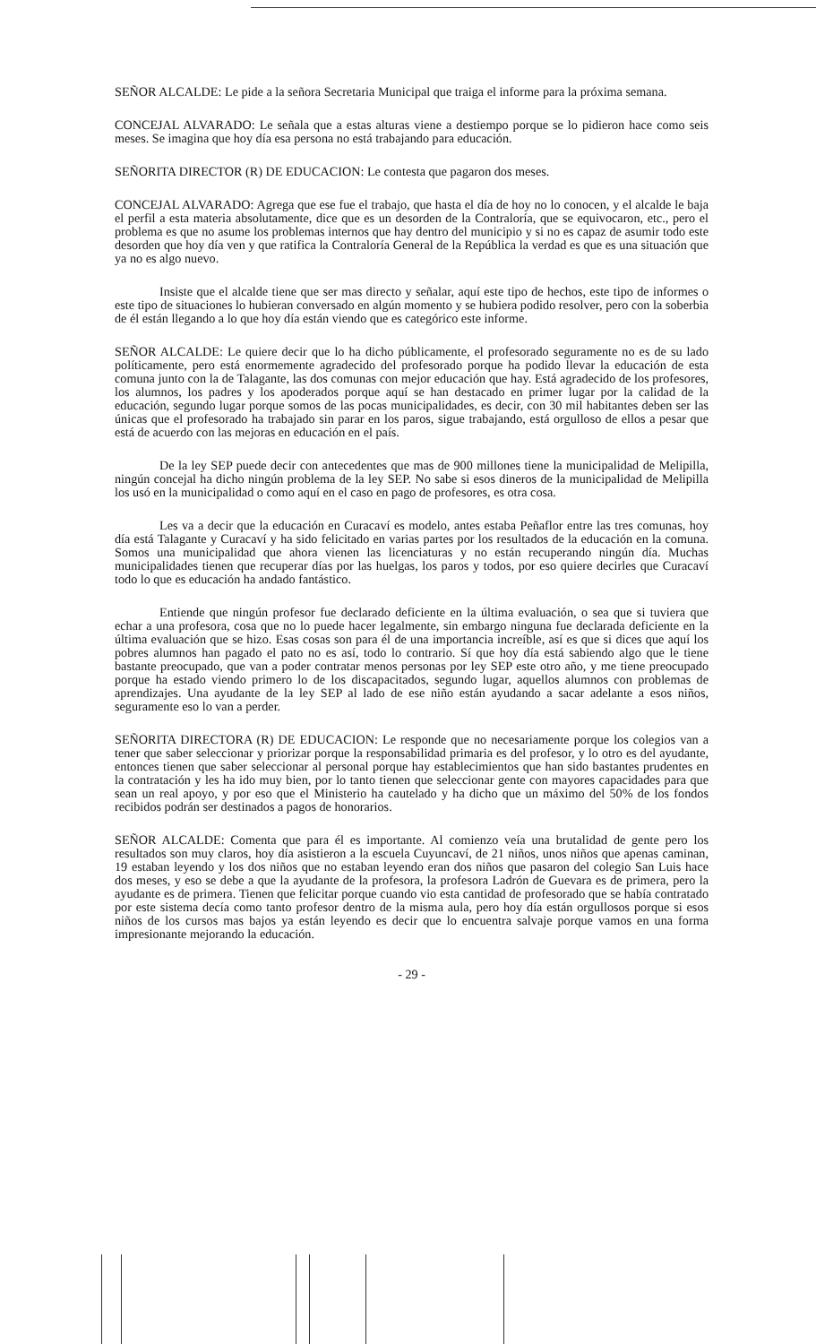SEÑOR ALCALDE: Le pide a la señora Secretaria Municipal que traiga el informe para la próxima semana.
CONCEJAL ALVARADO: Le señala que a estas alturas viene a destiempo porque se lo pidieron hace como seis meses. Se imagina que hoy día esa persona no está trabajando para educación.
SEÑORITA DIRECTOR (R) DE EDUCACION: Le contesta que pagaron dos meses.
CONCEJAL ALVARADO: Agrega que ese fue el trabajo, que hasta el día de hoy no lo conocen, y el alcalde le baja el perfil a esta materia absolutamente, dice que es un desorden de la Contraloría, que se equivocaron, etc., pero el problema es que no asume los problemas internos que hay dentro del municipio y si no es capaz de asumir todo este desorden que hoy día ven y que ratifica la Contraloría General de la República la verdad es que es una situación que ya no es algo nuevo.
Insiste que el alcalde tiene que ser mas directo y señalar, aquí este tipo de hechos, este tipo de informes o este tipo de situaciones lo hubieran conversado en algún momento y se hubiera podido resolver, pero con la soberbia de él están llegando a lo que hoy día están viendo que es categórico este informe.
SEÑOR ALCALDE: Le quiere decir que lo ha dicho públicamente, el profesorado seguramente no es de su lado políticamente, pero está enormemente agradecido del profesorado porque ha podido llevar la educación de esta comuna junto con la de Talagante, las dos comunas con mejor educación que hay. Está agradecido de los profesores, los alumnos, los padres y los apoderados porque aquí se han destacado en primer lugar por la calidad de la educación, segundo lugar porque somos de las pocas municipalidades, es decir, con 30 mil habitantes deben ser las únicas que el profesorado ha trabajado sin parar en los paros, sigue trabajando, está orgulloso de ellos a pesar que está de acuerdo con las mejoras en educación en el país.
De la ley SEP puede decir con antecedentes que mas de 900 millones tiene la municipalidad de Melipilla, ningún concejal ha dicho ningún problema de la ley SEP. No sabe si esos dineros de la municipalidad de Melipilla los usó en la municipalidad o como aquí en el caso en pago de profesores, es otra cosa.
Les va a decir que la educación en Curacaví es modelo, antes estaba Peñaflor entre las tres comunas, hoy día está Talagante y Curacaví y ha sido felicitado en varias partes por los resultados de la educación en la comuna. Somos una municipalidad que ahora vienen las licenciaturas y no están recuperando ningún día. Muchas municipalidades tienen que recuperar días por las huelgas, los paros y todos, por eso quiere decirles que Curacaví todo lo que es educación ha andado fantástico.
Entiende que ningún profesor fue declarado deficiente en la última evaluación, o sea que si tuviera que echar a una profesora, cosa que no lo puede hacer legalmente, sin embargo ninguna fue declarada deficiente en la última evaluación que se hizo. Esas cosas son para él de una importancia increíble, así es que si dices que aquí los pobres alumnos han pagado el pato no es así, todo lo contrario. Sí que hoy día está sabiendo algo que le tiene bastante preocupado, que van a poder contratar menos personas por ley SEP este otro año, y me tiene preocupado porque ha estado viendo primero lo de los discapacitados, segundo lugar, aquellos alumnos con problemas de aprendizajes. Una ayudante de la ley SEP al lado de ese niño están ayudando a sacar adelante a esos niños, seguramente eso lo van a perder.
SEÑORITA DIRECTORA (R) DE EDUCACION: Le responde que no necesariamente porque los colegios van a tener que saber seleccionar y priorizar porque la responsabilidad primaria es del profesor, y lo otro es del ayudante, entonces tienen que saber seleccionar al personal porque hay establecimientos que han sido bastantes prudentes en la contratación y les ha ido muy bien, por lo tanto tienen que seleccionar gente con mayores capacidades para que sean un real apoyo, y por eso que el Ministerio ha cautelado y ha dicho que un máximo del 50% de los fondos recibidos podrán ser destinados a pagos de honorarios.
SEÑOR ALCALDE: Comenta que para él es importante. Al comienzo veía una brutalidad de gente pero los resultados son muy claros, hoy día asistieron a la escuela Cuyuncaví, de 21 niños, unos niños que apenas caminan, 19 estaban leyendo y los dos niños que no estaban leyendo eran dos niños que pasaron del colegio San Luis hace dos meses, y eso se debe a que la ayudante de la profesora, la profesora Ladrón de Guevara es de primera, pero la ayudante es de primera. Tienen que felicitar porque cuando vio esta cantidad de profesorado que se había contratado por este sistema decía como tanto profesor dentro de la misma aula, pero hoy día están orgullosos porque si esos niños de los cursos mas bajos ya están leyendo es decir que lo encuentra salvaje porque vamos en una forma impresionante mejorando la educación.
- 29 -